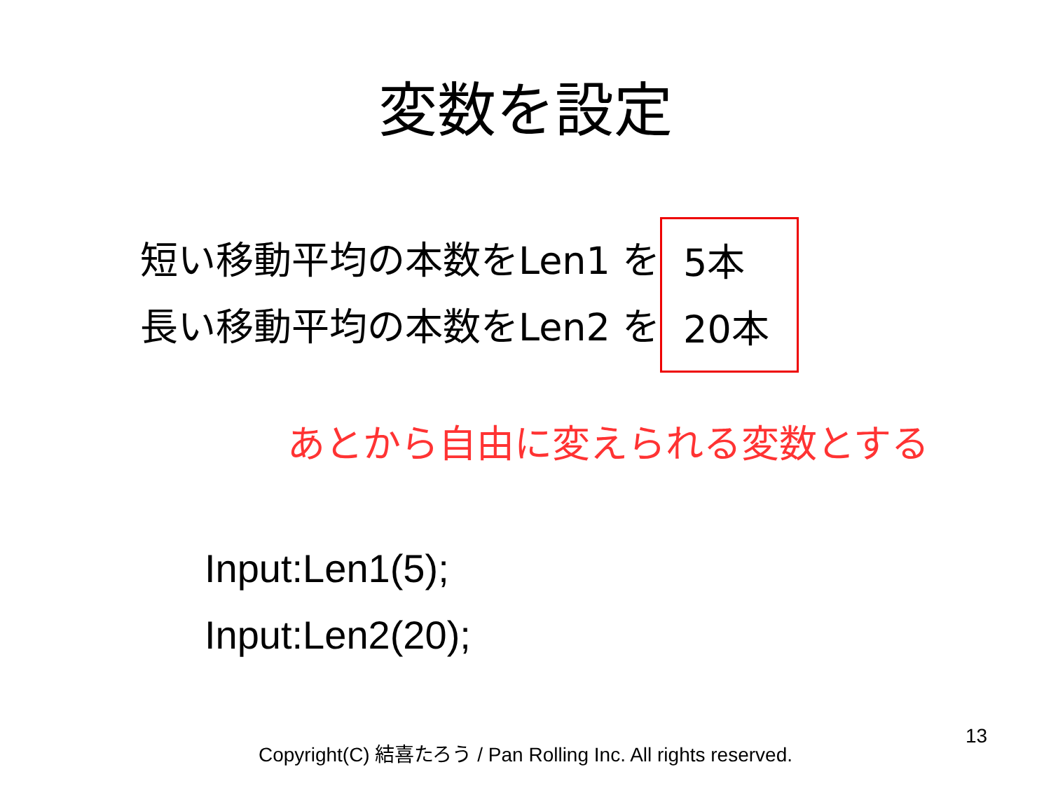変数を設定
短い移動平均の本数をLen1 を
長い移動平均の本数をLen2 を
5本
20本
あとから自由に変えられる変数とする
Input:Len1(5);
Input:Len2(20);
13
Copyright(C) 結喜たろう / Pan Rolling Inc. All rights reserved.